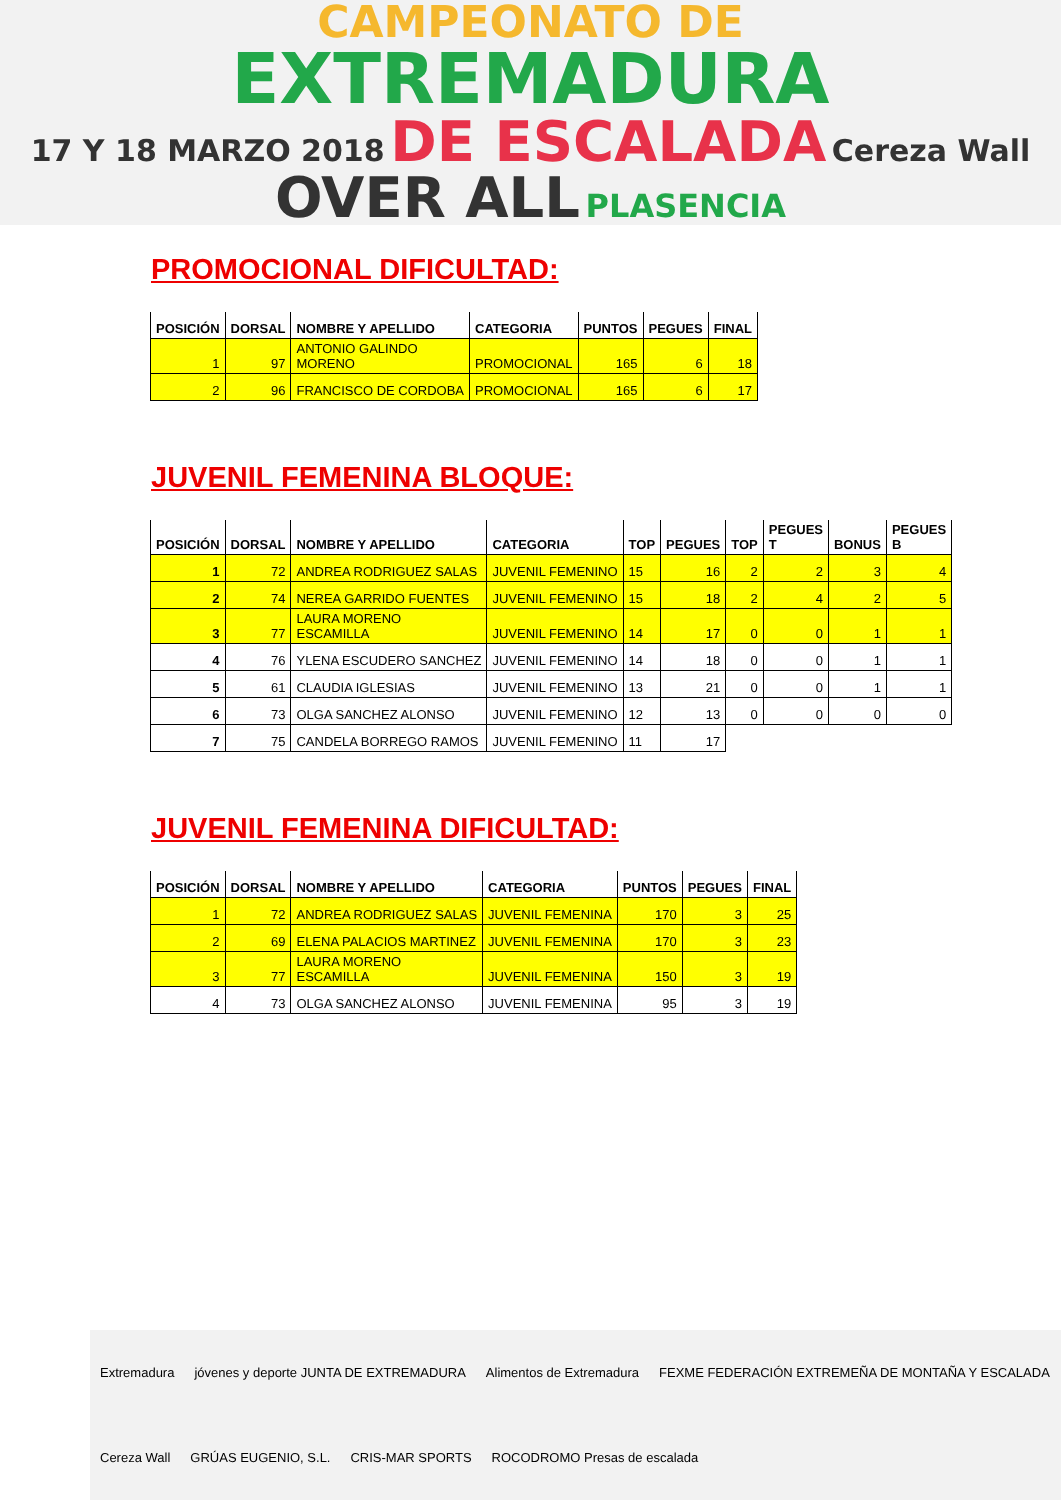CAMPEONATO DE
EXTREMADURA
17 Y 18 MARZO 2018 DE ESCALADA Cereza Wall
OVER ALL PLASENCIA
PROMOCIONAL DIFICULTAD:
| POSICIÓN | DORSAL | NOMBRE Y APELLIDO | CATEGORIA | PUNTOS | PEGUES | FINAL |
| --- | --- | --- | --- | --- | --- | --- |
| 1 | 97 | ANTONIO GALINDO MORENO | PROMOCIONAL | 165 | 6 | 18 |
| 2 | 96 | FRANCISCO DE CORDOBA | PROMOCIONAL | 165 | 6 | 17 |
JUVENIL FEMENINA BLOQUE:
| POSICIÓN | DORSAL | NOMBRE Y APELLIDO | CATEGORIA | TOP | PEGUES | TOP | PEGUES T | BONUS | PEGUES B |
| --- | --- | --- | --- | --- | --- | --- | --- | --- | --- |
| 1 | 72 | ANDREA RODRIGUEZ SALAS | JUVENIL FEMENINO | 15 | 16 | 2 | 2 | 3 | 4 |
| 2 | 74 | NEREA GARRIDO FUENTES | JUVENIL FEMENINO | 15 | 18 | 2 | 4 | 2 | 5 |
| 3 | 77 | LAURA MORENO ESCAMILLA | JUVENIL FEMENINO | 14 | 17 | 0 | 0 | 1 | 1 |
| 4 | 76 | YLENA ESCUDERO SANCHEZ | JUVENIL FEMENINO | 14 | 18 | 0 | 0 | 1 | 1 |
| 5 | 61 | CLAUDIA IGLESIAS | JUVENIL FEMENINO | 13 | 21 | 0 | 0 | 1 | 1 |
| 6 | 73 | OLGA SANCHEZ ALONSO | JUVENIL FEMENINO | 12 | 13 | 0 | 0 | 0 | 0 |
| 7 | 75 | CANDELA BORREGO RAMOS | JUVENIL FEMENINO | 11 | 17 | | | | |
JUVENIL FEMENINA DIFICULTAD:
| POSICIÓN | DORSAL | NOMBRE Y APELLIDO | CATEGORIA | PUNTOS | PEGUES | FINAL |
| --- | --- | --- | --- | --- | --- | --- |
| 1 | 72 | ANDREA RODRIGUEZ SALAS | JUVENIL FEMENINA | 170 | 3 | 25 |
| 2 | 69 | ELENA PALACIOS MARTINEZ | JUVENIL FEMENINA | 170 | 3 | 23 |
| 3 | 77 | LAURA MORENO ESCAMILLA | JUVENIL FEMENINA | 150 | 3 | 19 |
| 4 | 73 | OLGA SANCHEZ ALONSO | JUVENIL FEMENINA | 95 | 3 | 19 |
Extremadura jóvenes y deporte JUNTA DE EXTREMADURA Alimentos de Extremadura FEXME FEDERACIÓN EXTREMEÑA DE MONTAÑA Y ESCALADA Cereza Wall GRÚAS EUGENIO, S.L. CRIS-MAR SPORTS ROCODROMO Presas de escalada